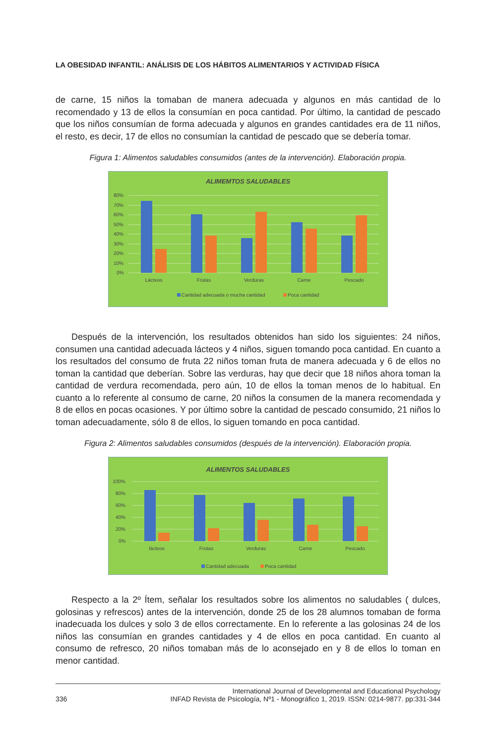LA OBESIDAD INFANTIL: ANÁLISIS DE LOS HÁBITOS ALIMENTARIOS Y ACTIVIDAD FÍSICA
de carne, 15 niños la tomaban de manera adecuada y algunos en más cantidad de lo recomendado y 13 de ellos la consumían en poca cantidad. Por último, la cantidad de pescado que los niños consumían de forma adecuada y algunos en grandes cantidades era de 11 niños, el resto, es decir, 17 de ellos no consumían la cantidad de pescado que se debería tomar.
Figura 1: Alimentos saludables consumidos (antes de la intervención). Elaboración propia.
ALIMEMTOS SALUDABLES
80%
70%
60%
50%
40%
30%
20%
10%
0%
Lácteos
Frutas
Verduras
Carne
Pescado
Cantidad adecuada o mucha cantidad
Poca cantidad
Después de la intervención, los resultados obtenidos han sido los siguientes: 24 niños, consumen una cantidad adecuada lácteos y 4 niños, siguen tomando poca cantidad. En cuanto a los resultados del consumo de fruta 22 niños toman fruta de manera adecuada y 6 de ellos no toman la cantidad que deberían. Sobre las verduras, hay que decir que 18 niños ahora toman la cantidad de verdura recomendada, pero aún, 10 de ellos la toman menos de lo habitual. En cuanto a lo referente al consumo de carne, 20 niños la consumen de la manera recomendada y 8 de ellos en pocas ocasiones. Y por último sobre la cantidad de pescado consumido, 21 niños lo toman adecuadamente, sólo 8 de ellos, lo siguen tomando en poca cantidad.
Figura 2: Alimentos saludables consumidos (después de la intervención). Elaboración propia.
ALIMENTOS SALUDABLES
100%
80%
60%
40%
20%
0%
lácteos
Frutas
Verduras
Carne
Pescado
Cantidad adecuada
Poca cantidad
Respecto a la 2º Ítem, señalar los resultados sobre los alimentos no saludables ( dulces, golosinas y refrescos) antes de la intervención, donde 25 de los 28 alumnos tomaban de forma inadecuada los dulces y solo 3 de ellos correctamente. En lo referente a las golosinas 24 de los niños las consumían en grandes cantidades y 4 de ellos en poca cantidad. En cuanto al consumo de refresco, 20 niños tomaban más de lo aconsejado en y 8 de ellos lo toman en menor cantidad.
336 International Journal of Developmental and Educational Psychology
INFAD Revista de Psicología, Nº1 - Monográfico 1, 2019. ISSN: 0214-9877. pp:331-344